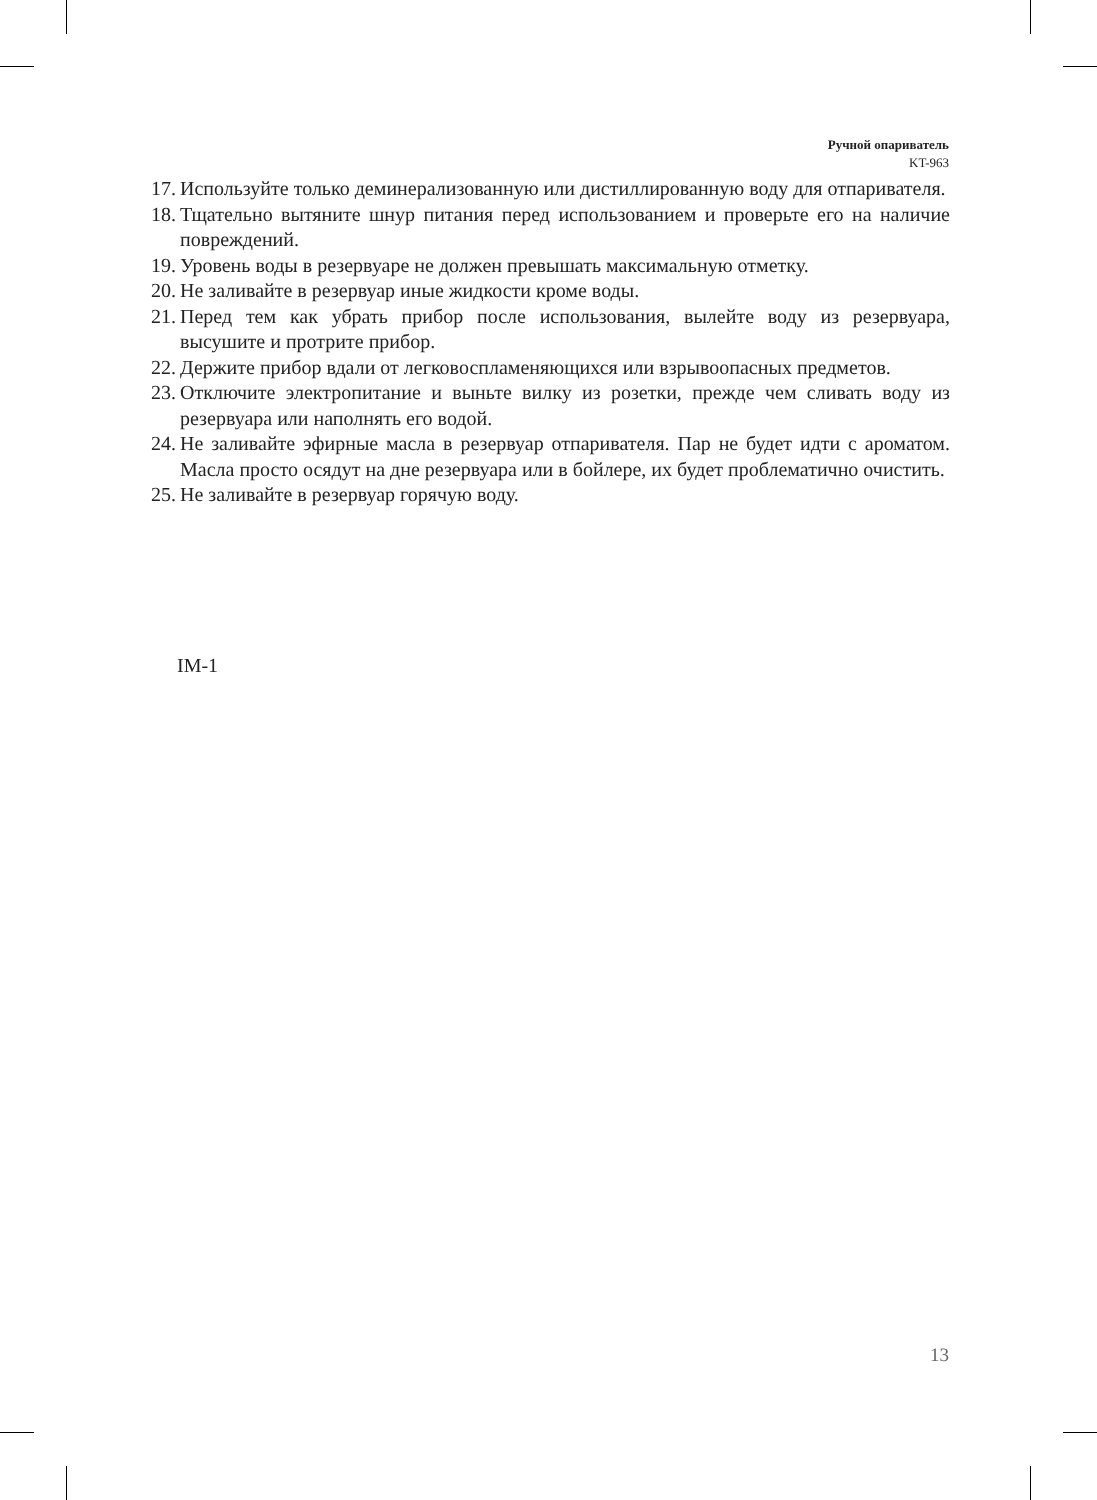Ручной опариватель
KT-963
17. Используйте только деминерализованную или дистиллированную воду для отпаривателя.
18. Тщательно вытяните шнур питания перед использованием и проверьте его на наличие повреждений.
19. Уровень воды в резервуаре не должен превышать максимальную отметку.
20. Не заливайте в резервуар иные жидкости кроме воды.
21. Перед тем как убрать прибор после использования, вылейте воду из резервуара, высушите и протрите прибор.
22. Держите прибор вдали от легковоспламеняющихся или взрывоопасных предметов.
23. Отключите электропитание и выньте вилку из розетки, прежде чем сливать воду из резервуара или наполнять его водой.
24. Не заливайте эфирные масла в резервуар отпаривателя. Пар не будет идти с ароматом. Масла просто осядут на дне резервуара или в бойлере, их будет проблематично очистить.
25. Не заливайте в резервуар горячую воду.
IM-1
13